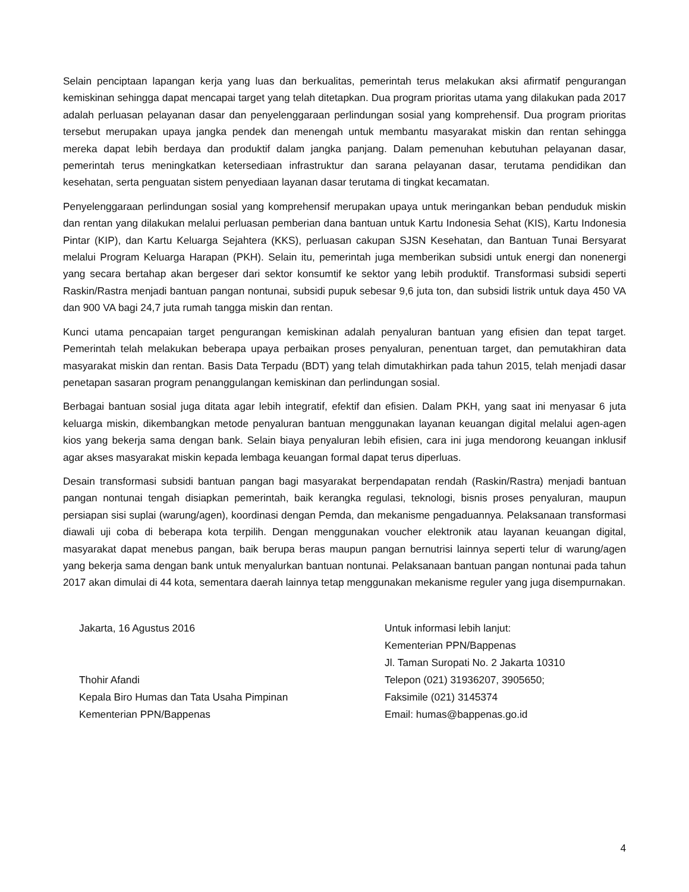Selain penciptaan lapangan kerja yang luas dan berkualitas, pemerintah terus melakukan aksi afirmatif pengurangan kemiskinan sehingga dapat mencapai target yang telah ditetapkan. Dua program prioritas utama yang dilakukan pada 2017 adalah perluasan pelayanan dasar dan penyelenggaraan perlindungan sosial yang komprehensif. Dua program prioritas tersebut merupakan upaya jangka pendek dan menengah untuk membantu masyarakat miskin dan rentan sehingga mereka dapat lebih berdaya dan produktif dalam jangka panjang. Dalam pemenuhan kebutuhan pelayanan dasar, pemerintah terus meningkatkan ketersediaan infrastruktur dan sarana pelayanan dasar, terutama pendidikan dan kesehatan, serta penguatan sistem penyediaan layanan dasar terutama di tingkat kecamatan.
Penyelenggaraan perlindungan sosial yang komprehensif merupakan upaya untuk meringankan beban penduduk miskin dan rentan yang dilakukan melalui perluasan pemberian dana bantuan untuk Kartu Indonesia Sehat (KIS), Kartu Indonesia Pintar (KIP), dan Kartu Keluarga Sejahtera (KKS), perluasan cakupan SJSN Kesehatan, dan Bantuan Tunai Bersyarat melalui Program Keluarga Harapan (PKH). Selain itu, pemerintah juga memberikan subsidi untuk energi dan nonenergi yang secara bertahap akan bergeser dari sektor konsumtif ke sektor yang lebih produktif. Transformasi subsidi seperti Raskin/Rastra menjadi bantuan pangan nontunai, subsidi pupuk sebesar 9,6 juta ton, dan subsidi listrik untuk daya 450 VA dan 900 VA bagi 24,7 juta rumah tangga miskin dan rentan.
Kunci utama pencapaian target pengurangan kemiskinan adalah penyaluran bantuan yang efisien dan tepat target. Pemerintah telah melakukan beberapa upaya perbaikan proses penyaluran, penentuan target, dan pemutakhiran data masyarakat miskin dan rentan. Basis Data Terpadu (BDT) yang telah dimutakhirkan pada tahun 2015, telah menjadi dasar penetapan sasaran program penanggulangan kemiskinan dan perlindungan sosial.
Berbagai bantuan sosial juga ditata agar lebih integratif, efektif dan efisien. Dalam PKH, yang saat ini menyasar 6 juta keluarga miskin, dikembangkan metode penyaluran bantuan menggunakan layanan keuangan digital melalui agen-agen kios yang bekerja sama dengan bank. Selain biaya penyaluran lebih efisien, cara ini juga mendorong keuangan inklusif agar akses masyarakat miskin kepada lembaga keuangan formal dapat terus diperluas.
Desain transformasi subsidi bantuan pangan bagi masyarakat berpendapatan rendah (Raskin/Rastra) menjadi bantuan pangan nontunai tengah disiapkan pemerintah, baik kerangka regulasi, teknologi, bisnis proses penyaluran, maupun persiapan sisi suplai (warung/agen), koordinasi dengan Pemda, dan mekanisme pengaduannya. Pelaksanaan transformasi diawali uji coba di beberapa kota terpilih. Dengan menggunakan voucher elektronik atau layanan keuangan digital, masyarakat dapat menebus pangan, baik berupa beras maupun pangan bernutrisi lainnya seperti telur di warung/agen yang bekerja sama dengan bank untuk menyalurkan bantuan nontunai. Pelaksanaan bantuan pangan nontunai pada tahun 2017 akan dimulai di 44 kota, sementara daerah lainnya tetap menggunakan mekanisme reguler yang juga disempurnakan.
Jakarta, 16 Agustus 2016
Thohir Afandi
Kepala Biro Humas dan Tata Usaha Pimpinan
Kementerian PPN/Bappenas
Untuk informasi lebih lanjut:
Kementerian PPN/Bappenas
Jl. Taman Suropati No. 2 Jakarta 10310
Telepon (021) 31936207, 3905650;
Faksimile (021) 3145374
Email: humas@bappenas.go.id
4